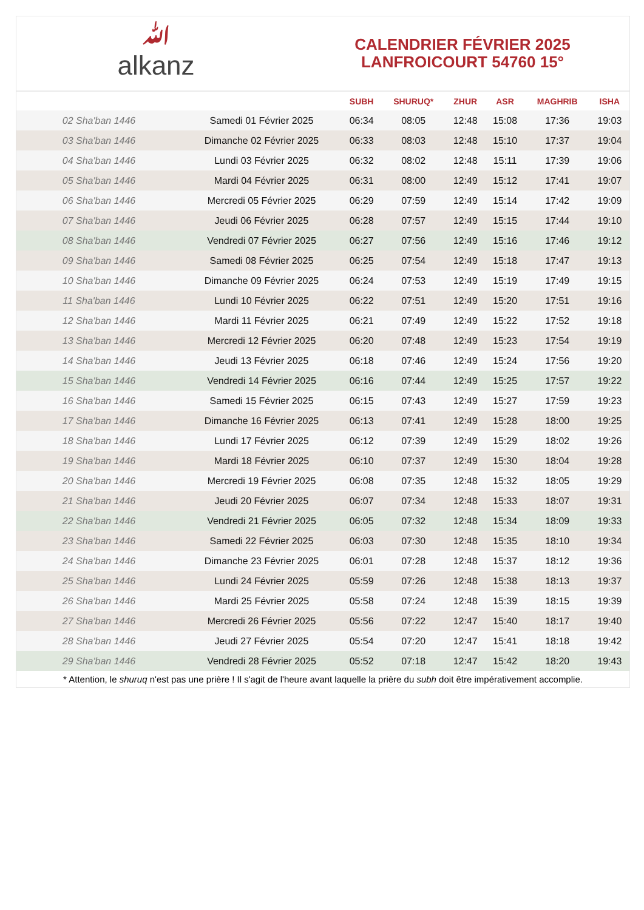ﷲalkanz
CALENDRIER FÉVRIER 2025
LANFROICOURT 54760 15°
| | | SUBH | SHURUQ* | ZHUR | ASR | MAGHRIB | ISHA |
| --- | --- | --- | --- | --- | --- | --- | --- |
| 02 Sha'ban 1446 | Samedi 01 Février 2025 | 06:34 | 08:05 | 12:48 | 15:08 | 17:36 | 19:03 |
| 03 Sha'ban 1446 | Dimanche 02 Février 2025 | 06:33 | 08:03 | 12:48 | 15:10 | 17:37 | 19:04 |
| 04 Sha'ban 1446 | Lundi 03 Février 2025 | 06:32 | 08:02 | 12:48 | 15:11 | 17:39 | 19:06 |
| 05 Sha'ban 1446 | Mardi 04 Février 2025 | 06:31 | 08:00 | 12:49 | 15:12 | 17:41 | 19:07 |
| 06 Sha'ban 1446 | Mercredi 05 Février 2025 | 06:29 | 07:59 | 12:49 | 15:14 | 17:42 | 19:09 |
| 07 Sha'ban 1446 | Jeudi 06 Février 2025 | 06:28 | 07:57 | 12:49 | 15:15 | 17:44 | 19:10 |
| 08 Sha'ban 1446 | Vendredi 07 Février 2025 | 06:27 | 07:56 | 12:49 | 15:16 | 17:46 | 19:12 |
| 09 Sha'ban 1446 | Samedi 08 Février 2025 | 06:25 | 07:54 | 12:49 | 15:18 | 17:47 | 19:13 |
| 10 Sha'ban 1446 | Dimanche 09 Février 2025 | 06:24 | 07:53 | 12:49 | 15:19 | 17:49 | 19:15 |
| 11 Sha'ban 1446 | Lundi 10 Février 2025 | 06:22 | 07:51 | 12:49 | 15:20 | 17:51 | 19:16 |
| 12 Sha'ban 1446 | Mardi 11 Février 2025 | 06:21 | 07:49 | 12:49 | 15:22 | 17:52 | 19:18 |
| 13 Sha'ban 1446 | Mercredi 12 Février 2025 | 06:20 | 07:48 | 12:49 | 15:23 | 17:54 | 19:19 |
| 14 Sha'ban 1446 | Jeudi 13 Février 2025 | 06:18 | 07:46 | 12:49 | 15:24 | 17:56 | 19:20 |
| 15 Sha'ban 1446 | Vendredi 14 Février 2025 | 06:16 | 07:44 | 12:49 | 15:25 | 17:57 | 19:22 |
| 16 Sha'ban 1446 | Samedi 15 Février 2025 | 06:15 | 07:43 | 12:49 | 15:27 | 17:59 | 19:23 |
| 17 Sha'ban 1446 | Dimanche 16 Février 2025 | 06:13 | 07:41 | 12:49 | 15:28 | 18:00 | 19:25 |
| 18 Sha'ban 1446 | Lundi 17 Février 2025 | 06:12 | 07:39 | 12:49 | 15:29 | 18:02 | 19:26 |
| 19 Sha'ban 1446 | Mardi 18 Février 2025 | 06:10 | 07:37 | 12:49 | 15:30 | 18:04 | 19:28 |
| 20 Sha'ban 1446 | Mercredi 19 Février 2025 | 06:08 | 07:35 | 12:48 | 15:32 | 18:05 | 19:29 |
| 21 Sha'ban 1446 | Jeudi 20 Février 2025 | 06:07 | 07:34 | 12:48 | 15:33 | 18:07 | 19:31 |
| 22 Sha'ban 1446 | Vendredi 21 Février 2025 | 06:05 | 07:32 | 12:48 | 15:34 | 18:09 | 19:33 |
| 23 Sha'ban 1446 | Samedi 22 Février 2025 | 06:03 | 07:30 | 12:48 | 15:35 | 18:10 | 19:34 |
| 24 Sha'ban 1446 | Dimanche 23 Février 2025 | 06:01 | 07:28 | 12:48 | 15:37 | 18:12 | 19:36 |
| 25 Sha'ban 1446 | Lundi 24 Février 2025 | 05:59 | 07:26 | 12:48 | 15:38 | 18:13 | 19:37 |
| 26 Sha'ban 1446 | Mardi 25 Février 2025 | 05:58 | 07:24 | 12:48 | 15:39 | 18:15 | 19:39 |
| 27 Sha'ban 1446 | Mercredi 26 Février 2025 | 05:56 | 07:22 | 12:47 | 15:40 | 18:17 | 19:40 |
| 28 Sha'ban 1446 | Jeudi 27 Février 2025 | 05:54 | 07:20 | 12:47 | 15:41 | 18:18 | 19:42 |
| 29 Sha'ban 1446 | Vendredi 28 Février 2025 | 05:52 | 07:18 | 12:47 | 15:42 | 18:20 | 19:43 |
* Attention, le shuruq n'est pas une prière ! Il s'agit de l'heure avant laquelle la prière du subh doit être impérativement accomplie.